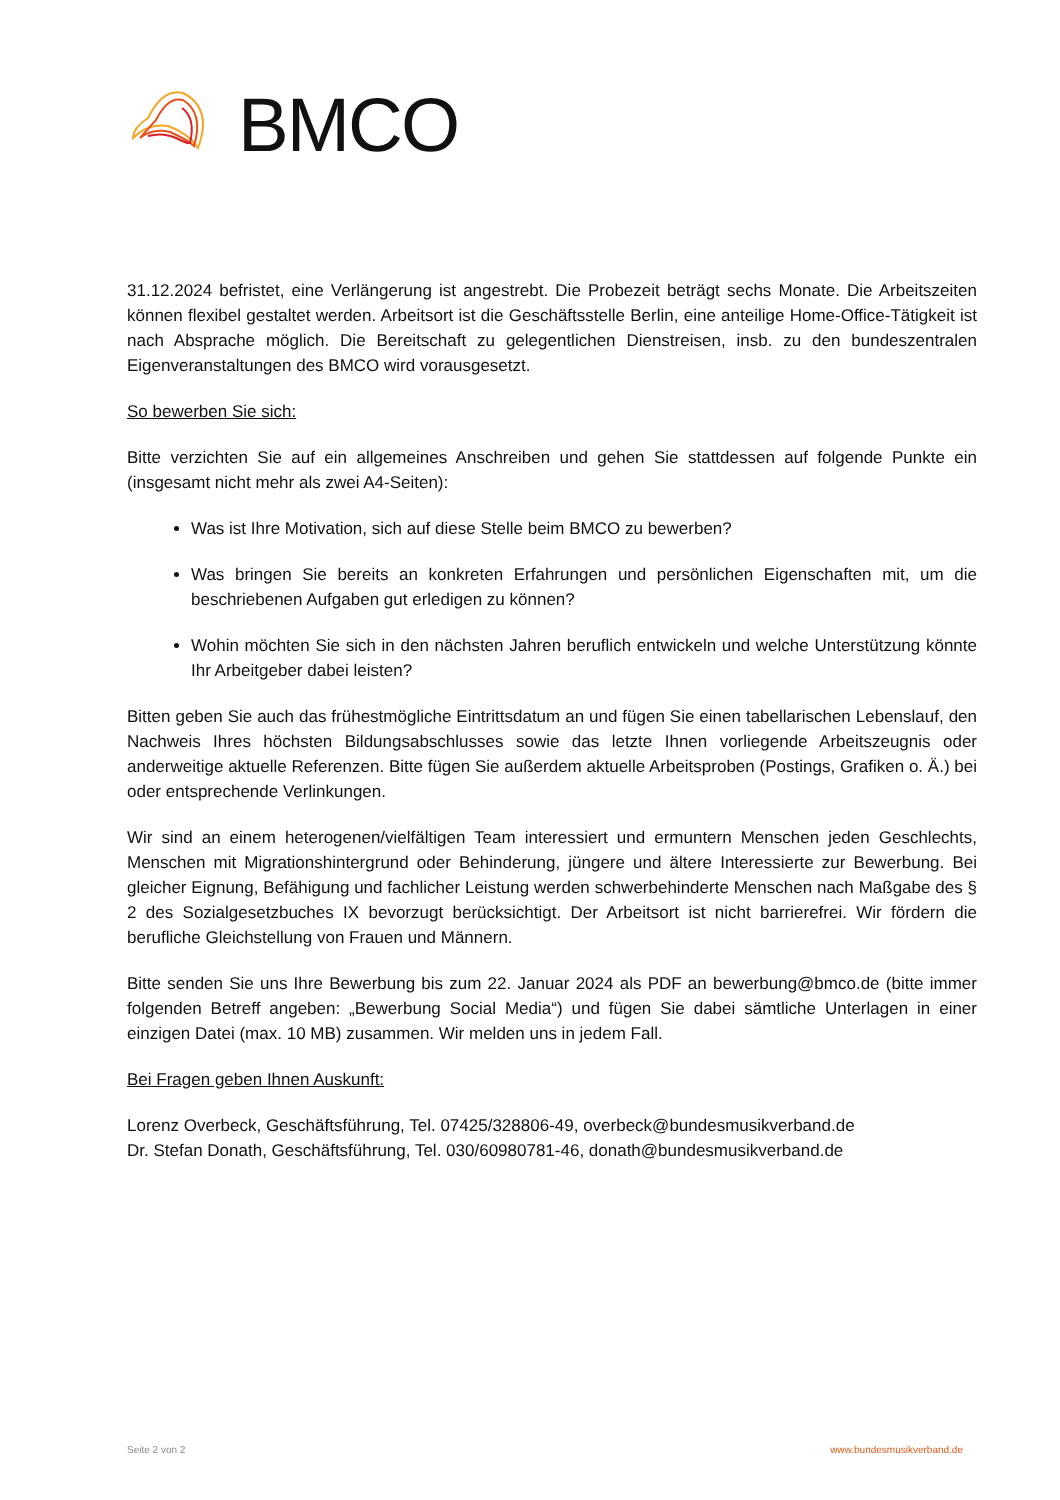BMCO
31.12.2024 befristet, eine Verlängerung ist angestrebt. Die Probezeit beträgt sechs Monate. Die Arbeitszeiten können flexibel gestaltet werden. Arbeitsort ist die Geschäftsstelle Berlin, eine anteilige Home-Office-Tätigkeit ist nach Absprache möglich. Die Bereitschaft zu gelegentlichen Dienstreisen, insb. zu den bundeszentralen Eigenveranstaltungen des BMCO wird vorausgesetzt.
So bewerben Sie sich:
Bitte verzichten Sie auf ein allgemeines Anschreiben und gehen Sie stattdessen auf folgende Punkte ein (insgesamt nicht mehr als zwei A4-Seiten):
Was ist Ihre Motivation, sich auf diese Stelle beim BMCO zu bewerben?
Was bringen Sie bereits an konkreten Erfahrungen und persönlichen Eigenschaften mit, um die beschriebenen Aufgaben gut erledigen zu können?
Wohin möchten Sie sich in den nächsten Jahren beruflich entwickeln und welche Unterstützung könnte Ihr Arbeitgeber dabei leisten?
Bitten geben Sie auch das frühestmögliche Eintrittsdatum an und fügen Sie einen tabellarischen Lebenslauf, den Nachweis Ihres höchsten Bildungsabschlusses sowie das letzte Ihnen vorliegende Arbeitszeugnis oder anderweitige aktuelle Referenzen. Bitte fügen Sie außerdem aktuelle Arbeitsproben (Postings, Grafiken o. Ä.) bei oder entsprechende Verlinkungen.
Wir sind an einem heterogenen/vielfältigen Team interessiert und ermuntern Menschen jeden Geschlechts, Menschen mit Migrationshintergrund oder Behinderung, jüngere und ältere Interessierte zur Bewerbung. Bei gleicher Eignung, Befähigung und fachlicher Leistung werden schwerbehinderte Menschen nach Maßgabe des § 2 des Sozialgesetzbuches IX bevorzugt berücksichtigt. Der Arbeitsort ist nicht barrierefrei. Wir fördern die berufliche Gleichstellung von Frauen und Männern.
Bitte senden Sie uns Ihre Bewerbung bis zum 22. Januar 2024 als PDF an bewerbung@bmco.de (bitte immer folgenden Betreff angeben: „Bewerbung Social Media“) und fügen Sie dabei sämtliche Unterlagen in einer einzigen Datei (max. 10 MB) zusammen. Wir melden uns in jedem Fall.
Bei Fragen geben Ihnen Auskunft:
Lorenz Overbeck, Geschäftsführung, Tel. 07425/328806-49, overbeck@bundesmusikverband.de
Dr. Stefan Donath, Geschäftsführung, Tel. 030/60980781-46, donath@bundesmusikverband.de
Seite 2 von 2 www.bundesmusikverband.de